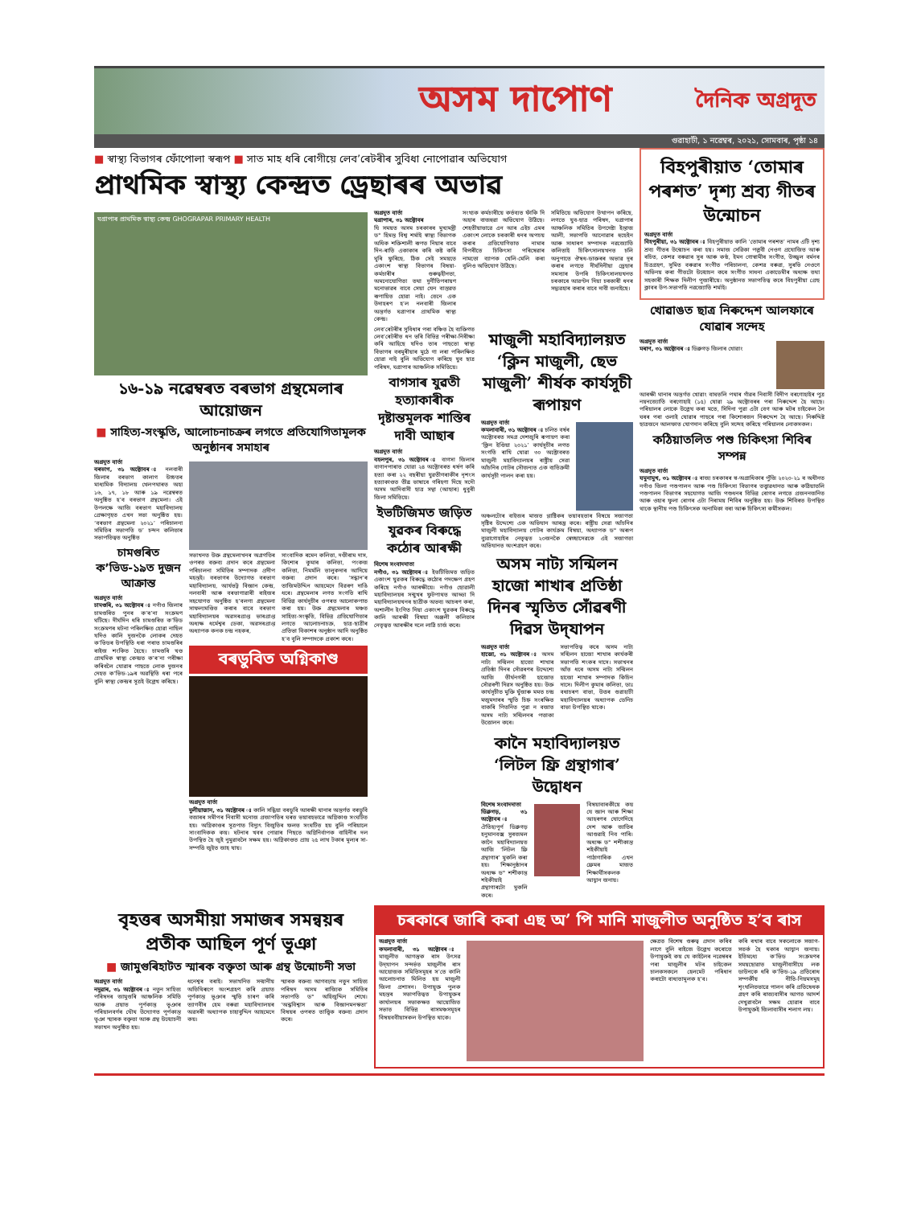অসম দাপোণ
দৈনিক অগ্ৰদূত
গুৱাহাটী, ১ নৱেম্বৰ, ২০২১, সোমবাৰ, পৃষ্ঠা ১৪
■ স্বাস্থ্য বিভাগৰ ফোঁপোলা স্বৰূপ ■ সাত মাহ ধৰি ৰোগীয়ে লেব’ৰেটৰীৰ সুবিধা নোপোৱাৰ অভিযোগ
প্ৰাথমিক স্বাস্থ্য কেন্দ্ৰত ড্ৰেছাৰৰ অভাৱ
ঘগ্ৰাপাৰ প্ৰাথমিক স্বাস্থ্য কেন্দ্ৰ GHOGRAPAR PRIMARY HEALTH
১৬-১৯ নৱেম্বৰত বৰভাগ গ্ৰন্থমেলাৰ আয়োজন
■ সাহিত্য-সংস্কৃতি, আলোচনাচক্ৰৰ লগতে প্ৰতিযোগিতামূলক অনুষ্ঠানৰ সমাহাৰ
অগ্ৰদূত বাৰ্তা
বৰভাগ, ৩১ অক্টোবৰ ঃ নলবাৰী জিলাৰ বৰভাগ কালাগ উচ্চতৰ মাধ্যমিক বিদ্যালয় খেলপথাৰত অহা ১৬, ১৭, ১৮ আৰু ১৯ নৱেম্বৰত অনুষ্ঠিত হ’ব বৰভাগ গ্ৰন্থমেলা। এই উপলক্ষে আজি বৰভাগ মহাবিদ্যালয় প্ৰেক্ষাগৃহত এখন সভা অনুষ্ঠিত হয়। ‘বৰভাগ গ্ৰন্থমেলা ২০২১’ পৰিচালনা সমিতিৰ সভাপতি ড’ চন্দন কলিতাৰ সভাপতিত্বত অনুষ্ঠিত
চামগুৰিত ক’ভিড-১৯ত দুজন আক্ৰান্ত
অগ্ৰদূত বাৰ্তা
চামগুৰি, ৩১ অক্টোবৰ ঃ নগাঁও জিলাৰ চামগুৰিত পুনৰ ক’ৰ’না সংক্ৰমণ ঘটিছে। দীৰ্ঘদিন ধৰি চামগুৰিত ক’ভিড সংক্ৰমণৰ ঘটনা পৰিলক্ষিত হোৱা নাছিল যদিও কালি দুজনকৈ লোকৰ দেহত ক’ভিডৰ উপস্থিতি ধৰা পৰাত চামগুৰিৰ ৰাইজ শংকিত হৈছে। চামগুৰি খণ্ড প্ৰাথমিক স্বাস্থ্য কেন্দ্ৰত ক’ৰ’না পৰীক্ষা কৰিবলৈ যোৱাৰ পাছতে লোক দুজনৰ দেহত ক’ভিড-১৯ৰ অৱস্থিতি ধৰা পৰে বুলি স্বাস্থ্য কেন্দ্ৰৰ সূত্ৰই উল্লেখ কৰিছে।
সভাখনত উক্ত গ্ৰন্থমেলাখনৰ অগ্ৰগতিৰ ওপৰত বক্তব্য প্ৰদান কৰে গ্ৰন্থমেলা পৰিচালনা সমিতিৰ সম্পাদক প্ৰদীপ মহন্তই। বৰভাগৰ উদ্যোগত বৰভাগ মহাবিদ্যালয়, আৰ্যভট্ট বিজ্ঞান কেন্দ্ৰ, নলবাৰী আৰু বৰভাগাৱাৰী ৰাইজৰ সহযোগত অনুষ্ঠিত হ’বলগা গ্ৰন্থমেলা সাফল্যমণ্ডিত কৰাৰ বাবে বৰভাগ মহাবিদ্যালয়ৰ অৱসৰপ্ৰাপ্ত ভাৰপ্ৰাপ্ত অধ্যক্ষ ধৰ্মেশ্বৰ ডেকা, অৱসৰপ্ৰাপ্ত অধ্যাপক কনক চন্দ্ৰ নহকৰ,
সাংবাদিক ৰমেন কলিতা, দণ্ডীৰাম দাস, কিশোৰ কুমাৰ কলিতা, পংকজ কলিতা, নিমৰ্মলি তালুকদাৰ আদিয়ে বক্তব্য প্ৰদান কৰে। ‘সন্ধান’ৰ তাজিমউদ্দিন আহমেদে বিৱৰণ দাঙি ধৰে। গ্ৰন্থমেলাৰ লগত সংগতি ৰাখি বিভিন্ন কাৰ্যসূচীৰ ওপৰত আলোকপাত কৰা হয়। উক্ত গ্ৰন্থমেলাৰ মঞ্চত সাহিত্য-সংস্কৃতি, বিভিন্ন প্ৰতিযোগিতাৰ লগতে আলোচনাচক্ৰ, ছাত্ৰ-ছাত্ৰীৰ প্ৰতিভা বিকাশৰ অনুষ্ঠান আদি অনুষ্ঠিত হ’ব বুলি সম্পাদকে প্ৰকাশ কৰে।
বৰডুবিত অগ্নিকাণ্ড
অগ্ৰদূত বাৰ্তা
দুলীয়াজান, ৩১ অক্টোবৰ ঃ কালি সন্ধিয়া বৰডুবি আৰক্ষী থানাৰ অন্তৰ্গত বৰডুবি বজাৰৰ সমীপৰ নিবাসী মনোজ প্ৰজাপতিৰ ঘৰত ভয়াবহভাৱে অগ্নিকাণ্ড সংঘটিত হয়। অগ্নিকাণ্ডৰ সূত্ৰপাত বিদ্যুৎ বিজুতিৰ ফলত সংঘটিত হয় বুলি পৰিয়ালে সাংবাদিকক কয়। ঘটনাৰ খবৰ পোৱাৰ পিছতে অগ্নিনিৰ্বাপক বাহিনীৰ দল উপস্থিত হৈ জুই নুমুৱাবলৈ সক্ষম হয়। অগ্নিকাণ্ডত প্ৰায় ২৫ লাখ টকাৰ মূল্যৰ সা-সম্পত্তি জুইত জাহ যায়।
অগ্ৰদূত বাৰ্তা
ঘগ্ৰাপাৰ, ৩১ অক্টোবৰ
যি সময়ত অসম চৰকাৰৰ মুখ্যমন্ত্ৰী ড° হিমন্ত বিশ্ব শৰ্মাই স্বাস্থ্য বিভাগক অধিক শক্তিশালী ৰূপত নিয়াৰ বাবে দিন-ৰাতি একাকাৰ কৰি কষ্ট কৰি ঘূৰি ফুৰিছে, ঠিক সেই সময়তে একাংশ স্বাস্থ্য বিভাগৰ বিষয়া-কৰ্মচাৰীৰ গুৰুত্বহীনতা, অমনোযোগিতা তথা দুৰ্নীতিপৰায়ণ মনোভাৱৰ বাবে সেয়া যেন বাস্তৱত ৰূপায়িত হোৱা নাই। তেনে এক উদাহৰণ হ’ল নলবাৰী জিলাৰ অন্তৰ্গত ঘগ্ৰাপাৰ প্ৰাথমিক স্বাস্থ্য কেন্দ্ৰ।
সংখ্যক কৰ্মচাৰীয়ে কৰ্তব্যত ফাঁকি দি অহাৰ বাজহুৱা অভিযোগ উঠিছে। শেহতীয়াভাৱে এন আৰ এইচ এমৰ একাংশ লোকে চৰকাৰী ধনৰ অপচয় কৰাৰ প্ৰতিযোগিতাত নামাৰ বিপৰীতে চিকিৎসা পৰিষেৱাৰ নামতো ব্যাপক খেলি-মেলি কৰা বুলিও অভিযোগ উঠিছে।
সমিতিয়ে অভিযোগ উত্থাপন কৰিছে, লগতে যুব-ছাত্ৰ পৰিষদ, ঘগ্ৰাপাৰ আঞ্চলিক সমিতিৰ উপদেষ্টা ইন্তাজ আলী, সভাপতি আনোৱাৰ হুছেইন আৰু সাধাৰণ সম্পাদক নৱজ্যোতি কলিতাই চিকিৎসালয়খনত চলি অনুপাতে ঔষধ-ডাক্তৰৰ অভাৱ দূৰ কৰাৰ লগতে দীৰ্ঘদিনীয়া ড্ৰেছাৰ সমস্যাৰ উপৰি চিকিৎসালয়খনত চৰকাৰে আৱণ্টন দিয়া চৰকাৰী ধনৰ সদ্ব্যৱহাৰ কৰাৰ বাবে দাবী জনাইছে।
লেব’ৰেটৰীৰ সুবিধাৰ পৰা বঞ্চিত হৈ ব্যক্তিগত লেব’ৰেটৰীত ধন ভৰি বিভিন্ন পৰীক্ষা-নিৰীক্ষা কৰি আহিছে যদিও তাৰ পাছতো স্বাস্থ্য বিভাগৰ বৰমুৰীয়াৰ মুঠে গা লৰা পৰিলক্ষিত হোৱা নাই বুলি অভিযোগ কৰিছে যুব ছাত্ৰ পৰিষদ, ঘগ্ৰাপাৰ আঞ্চলিক সমিতিয়ে।
বাগসাৰ যুৱতী হত্যাকাৰীক দৃষ্টান্তমূলক শাস্তিৰ দাবী আছাৰ
অগ্ৰদূত বাৰ্তা
বহলপুৰ, ৩১ অক্টোবৰ ঃ বাগসা জিলাৰ বাগানপাৰাত যোৱা ২৪ অক্টোবৰত ধৰ্ষণ কৰি হত্যা কৰা ২২ বছৰীয়া যুৱতীগৰাকীৰ নৃশংস হত্যাকাণ্ডত তীব্ৰ ভাষাৰে গৰিহণা দিছে সদৌ অসম আদিবাসী ছাত্ৰ সন্থা (আছাৰ) ধুবুৰী জিলা সমিতিয়ে।
ইভটিজিমত জড়িত যুৱকৰ বিৰুদ্ধে কঠোৰ আৰক্ষী
বিশেষ সংবাদদাতা
নগাঁও, ৩১ অক্টোবৰ ঃ ইভটিজিমত জড়িত একাংশ যুৱকৰ বিৰুদ্ধে কঠোৰ পদক্ষেপ গ্ৰহণ কৰিছে নগাঁও আৰক্ষীয়ে। নগাঁও ছোৱালী মহাবিদ্যালয়ৰ সন্মুখৰ ফুটপাথত আড্ডা দি মহাবিদ্যালয়খনৰ ছাত্ৰীক অভব্য আচৰণ কৰা, অশালীন ইংগিত দিয়া একাংশ যুৱকৰ বিৰুদ্ধে কালি আৰক্ষী বিষয়া অঞ্জলী কলিতাৰ নেতৃত্বত আৰক্ষীৰ দলে লাঠি চাৰ্জ কৰে।
মাজুলী মহাবিদ্যালয়ত ‘ক্লিন মাজুলী, ছেভ মাজুলী’ শীৰ্ষক কাৰ্যসূচী ৰূপায়ণ
অগ্ৰদূত বাৰ্তা
কমলাবাৰী, ৩১ অক্টোবৰ ঃ চলিত বৰ্ষৰ অক্টোবৰত সমগ্ৰ দেশজুৰি ৰূপায়ণ কৰা ‘ক্লিন ইণ্ডিয়া ২০২১’ কাৰ্যসূচীৰ লগত সংগতি ৰাখি যোৱা ৩০ অক্টোবৰত মাজুলী মহাবিদ্যালয়ৰ ৰাষ্ট্ৰীয় সেৱা আঁচনিৰ গোটৰ সৌজন্যত এক ব্যতিক্ৰমী কাৰ্যসূচী পালন কৰা হয়।
অঞ্চলটোৰ বাইজৰ মাজত প্লাষ্টিকৰ ভয়াবহতাৰ বিষয়ে সজাগতা সৃষ্টিৰ উদ্দেশ্যে এক অভিযান আৰম্ভ কৰে। ৰাষ্ট্ৰীয় সেৱা আঁচনিৰ মাজুলী মহাবিদ্যালয় গোটৰ কাৰ্যক্ৰম বিষয়া, অধ্যাপক ড° অৰূপ ব্যুৱাগোহাইৰ নেতৃত্বত ২০জনকৈ স্বেচ্ছাসেৱকে এই সজাগতা অভিযানত অংশগ্ৰহণ কৰে।
অসম নাট্য সন্মিলন হাজো শাখাৰ প্ৰতিষ্ঠা দিনৰ স্মৃতিত সোঁৱৰণী দিৱস উদ্‌যাপন
অগ্ৰদূত বাৰ্তা
হাজো, ৩১ অক্টোবৰ ঃ অসম নাট্য সন্মিলন হাজো শাখাৰ প্ৰতিষ্ঠা দিনৰ সোঁৱৰণৰ উদ্দেশ্যে আজি তীৰ্থনগৰী হাজোত সোঁৱৰণী দিৱস অনুষ্ঠিত হয়। উক্ত কাৰ্যসূচীত মুক্তি যুঁজাৰু মমত চন্দ্ৰ মজুমদাৰৰ স্মৃতি চিহ্ন সংৰক্ষিত বাকৰি পিতনিত পুৱা ন বজাত অসম নাট্য সন্মিলনৰ পতাকা উত্তোলন কৰে।
সভাপতিত্ব কৰে অসম নাট্য সন্মিলন হাজো শাখাৰ কাৰ্যকৰী সভাপতি শংকৰ দাসে। সভাখনৰ আঁত ধৰে অসম নাট্য সন্মিলন হাজো শাখাৰ সম্পাদক কিচিন দাসে। দিলীপ কুমাৰ কলিতা, ডাঃ বধাচৰণ বাভা, উত্তৰ গুৱাহাটী মহাবিদ্যালয়ৰ অধ্যাপক ডেনিচ বাভা উপস্থিত থাকে।
কানৈ মহাবিদ্যালয়ত ‘লিটল ফ্ৰি গ্ৰন্থাগাৰ’ উদ্বোধন
বিশেষ সংবাদদাতা
ডিব্ৰুগড়, ৩১ অক্টোবৰ ঃ ঐতিহ্যপূৰ্ণ ডিব্ৰুগড় হনুমানবক্স সুৰজমল কানৈ মহাবিদ্যালয়ত আজি ‘লিটল ফ্ৰি গ্ৰন্থাগাৰ’ মুকলি কৰা হয়। শিক্ষানুষ্ঠানৰ অধ্যক্ষ ড° শশীকান্ত শইকীয়াই গ্ৰন্থাগাৰটো মুকলি কৰে।
বিষয়াবাৰকীয়ে কয় যে জ্ঞান আৰু শিক্ষা আহৰণৰ যোগেদিহে দেশ আৰু জাতিৰ আগুৱাই নিব পাৰি। অধ্যক্ষ ড° শশীকান্ত শইকীয়াই পাঠাগাৰিক এখন ফ্ৰেমৰ মাজত শিক্ষাৰ্থীসকলক আহ্বান জনায়।
বিহপুৰীয়াত ‘তোমাৰ পৰশত’ দৃশ্য শ্ৰব্য গীতৰ উন্মোচন
অগ্ৰদূত বাৰ্তা
বিহপুৰীয়া, ৩১ অক্টোবৰ ঃ বিহপুৰীয়াত কালি ‘তোমাৰ পৰশত’ নামৰ এটি দৃশ্য শ্ৰব্য গীতৰ উন্মোচন কৰা হয়। সমাজ সেৱিকা পল্লবী নেওগ প্ৰযোজিত আৰু ৰচিত, কেশৱ বৰুৱাৰ সুৰ আৰু কণ্ঠ, ইমন গোস্বামীৰ সংগীত, উজ্জ্বল বৰ্মনৰ চিত্ৰগ্ৰহণ, সুমিত বৰুৱাৰ সংগীত পৰিচালনা, কেশৱ বৰুৱা, সুৰভি নেওগে অভিনয় কৰা গীতটো উন্মোচন কৰে সংগীত সাধনা একাডেমীৰ অধ্যক্ষ তথা সহকাৰী শিক্ষক দিলীপ পূজাৰীয়ে। অনুষ্ঠানত সভাপতিত্ব কৰে বিহপুৰীয়া প্ৰেছ ক্লাবৰ উপ-সভাপতি নৱজ্যোতি শৰ্মাই।
খোৱাঙত ছাত্ৰ নিৰুদ্দেশ আলফাৰে যোৱাৰ সন্দেহ
অগ্ৰদূত বাৰ্তা
মৰাণ, ৩১ অক্টোবৰ ঃ ডিব্ৰুগড় জিলাৰ খোৱাং
আৰক্ষী থানাৰ অন্তৰ্গত খোৱাং বাঘতলি পথাৰ গাঁৱৰ নিবাসী বিদীপ বৰগোহাইৰ পুত্ৰ নয়নজ্যোতি বৰগোহাই (১৫) যোৱা ২৯ অক্টোবৰৰ পৰা নিৰুদ্দেশ হৈ আছে। পৰিয়ালৰ লোকে উল্লেখ কৰা মতে, সিদিনা পুৱা এটা বেগ আৰু মটৰ চাইকেল লৈ ঘৰৰ পৰা ওলাই যোৱাৰ পাছৰে পৰা কিশোৰজন নিৰুদ্দেশ হৈ আছে। নিৰুদ্দিষ্ট ছাত্ৰজনে আলফাত যোগদান কৰিছে বুলি সন্দেহ কৰিছে পৰিয়ালৰ লোকসকল।
কঠিয়াতলিত পশু চিকিৎসা শিবিৰ সম্পন্ন
অগ্ৰদূত বাৰ্তা
যমুনামুখ, ৩১ অক্টোবৰ ঃ ৰাজ্য চৰকাৰৰ স্ব-অগ্ৰাধিকাৰ পুঁজি ২০২০-২১ ৰ অধীনত নগাঁও জিলা পশুপালন আৰু পশু চিকিৎসা বিভাগৰ তত্ত্বাৱধানত আৰু কঠিয়াতলি পশুপালন বিভাগৰ সহযোগত আজি পশুধনৰ বিভিন্ন ৰোগৰ লগতে প্ৰজননজনিত আৰু ওহাৰ ফুলা ৰোগৰ এটা নিৰাময় শিবিৰ অনুষ্ঠিত হয়। উক্ত শিবিৰত উপস্থিত থাকে স্থানীয় পশু চিকিৎসক অনামিকা বৰা আৰু চিকিৎসা কৰ্মীসকল।
বৃহত্তৰ অসমীয়া সমাজৰ সমন্বয়ৰ প্ৰতীক আছিল পূৰ্ণ ভূঞা
■ জামুগুৰিহাটত স্মাৰক বক্তৃতা আৰু গ্ৰন্থ উন্মোচনী সভা
অগ্ৰদূত বাৰ্তা
নদুৱাৰ, ৩১ অক্টোবৰ ঃ নতুন সাহিত্য পৰিষদৰ জামুগুৰি আঞ্চলিক সমিতি আৰু প্ৰয়াত পূৰ্ণকান্ত ভূঞাৰ পৰিয়ালবৰ্গৰ যৌথ উদ্যোগত পূৰ্ণকান্ত ভূঞা স্মাৰক বক্তৃতা আৰু গ্ৰন্থ উন্মোচনী সভাখন অনুষ্ঠিত হয়।
ধনেশ্বৰ বৰাই। সভাখনিত সন্মানীয় অতিথিৰূপে অংশগ্ৰহণ কৰি প্ৰয়াত পূৰ্ণকান্ত ভূঞাৰ স্মৃতি চাৰণ কৰি ত্যাগবীৰ হেম বৰুৱা মহাবিদ্যালয়ৰ অৱসৰী অধ্যাপক চাহাবুদ্দিন আহমেদে কয়।
স্মাৰক বক্তব্য আগবঢ়ায় নতুন সাহিত্য পৰিষদ অসম ৰাজ্যিক সমিতিৰ সভাপতি ড° অহিজুদ্দিন শেখে। ‘অন্ধবিশ্বাস আৰু বিজ্ঞানমনস্কতা’ বিষয়ৰ ওপৰত তাত্ত্বিক বক্তব্য প্ৰদান কৰে।
চৰকাৰে জাৰি কৰা এছ অ’ পি মানি মাজুলীত অনুষ্ঠিত হ’ব ৰাস
অগ্ৰদূত বাৰ্তা
কমলাবাৰী, ৩১ অক্টোবৰ ঃ মাজুলীত আগন্তুক ৰাস উৎসৱ উদ্‌যাপন সন্দৰ্ভত মাজুলীৰ ৰাস আয়োজক সমিতিসমূহৰ স’তে কালি আলোচনাত মিলিত হয় মাজুলী জিলা প্ৰশাসন। উপায়ুক্ত পুলক মহন্তৰ সভাপতিত্বত উপায়ুক্তৰ কাৰ্যালয়ৰ সভাকক্ষত আয়োজিত সভাত বিভিন্ন ৰাসমঞ্চসমূহৰ বিষয়ববীয়াসকল উপস্থিত থাকে।
ক্ষেত্ৰত বিশেষ গুৰুত্ব প্ৰদান কৰিব লাগে বুলি ৰাইজে উল্লেখ কৰোতে উপায়ুক্তই কয় যে কাইলৈৰ নৱেম্বৰৰ পৰা মাজুলীৰ মটৰ চাইকেল চালকসকলে হেলমেট পৰিধান কৰাটো বাধ্যতামূলক হ’ব।
কৰি ৰখাৰ বাবে সকলোকে সজাগ-সতৰ্ক হৈ থকাৰ আহ্বান জনায়। ইতিমধ্যে ক’ভিড সংক্ৰমণৰ সময়ছোৱাত মাজুলীবাসীয়ে লক ডাউনকে ধৰি ক’ভিড-১৯ প্ৰতিৰোধ সম্পৰ্কীয় নীতি-নিয়মসমূহ শৃংখলিতভাৱে পালন কৰি প্ৰতিষেধক গ্ৰহণ কৰি ৰাজ্যবাসীৰ আগত আদৰ্শ দেখুৱাবলৈ সক্ষম হোৱাৰ বাবে উপায়ুক্তই জিলাবাসীৰ শলাগ লয়।